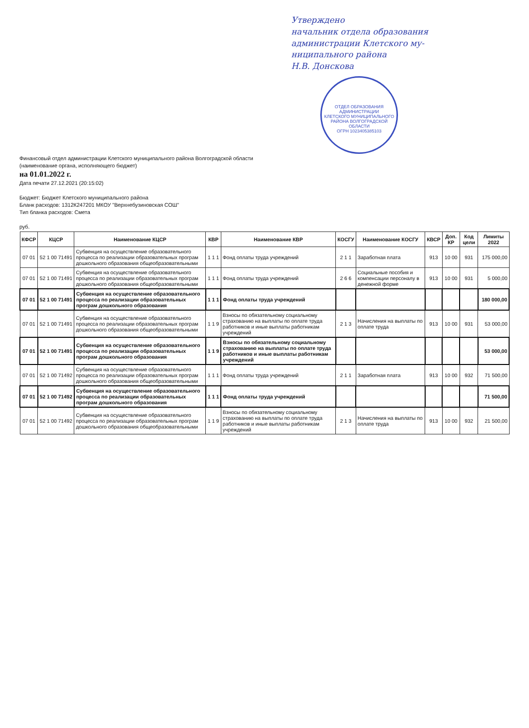Утверждено
начальник отдела образования
администрации Клетского му-
ниципального района
Н.В. Донскова
ОТДЕЛ ОБРАЗОВАНИЯ
АДМИНИСТРАЦИИ
КЛЕТСКОГО МУНИЦИПАЛЬНОГО
РАЙОНА ВОЛГОГРАДСКОЙ ОБЛАСТИ
ОГРН 1023405385103
Финансовый отдел администрации Клетского муниципального района Волгоградской области
(наименование органа, исполняющего бюджет)
на 01.01.2022 г.
Дата печати 27.12.2021 (20:15:02)
Бюджет: Бюджет Клетского муниципального района
Бланк расходов: 1312К247201 МКОУ "Верхнебузиновская СОШ"
Тип бланка расходов: Смета
руб.
| КФСР | КЦСР | Наименование КЦСР | КВР | Наименование КВР | КОСГУ | Наименование КОСГУ | КВСР | Доп. КР | Код цели | Лимиты 2022 |
| --- | --- | --- | --- | --- | --- | --- | --- | --- | --- | --- |
| 07 01 | 52 1 00 71491 | Субвенция на осуществление образовательного процесса по реализации образовательных програм дошкольного образования общеобразовательными | 1 1 1 | Фонд оплаты труда учреждений | 2 1 1 | Заработная плата | 913 | 10 00 | 931 | 175 000,00 |
| 07 01 | 52 1 00 71491 | Субвенция на осуществление образовательного процесса по реализации образовательных програм дошкольного образования общеобразовательными | 1 1 1 | Фонд оплаты труда учреждений | 2 6 6 | Социальные пособия и компенсации персоналу в денежной форме | 913 | 10 00 | 931 | 5 000,00 |
| 07 01 | 52 1 00 71491 | Субвенция на осуществление образовательного процесса по реализации образовательных програм дошкольного образования | 1 1 1 | Фонд оплаты труда учреждений | | | | | | 180 000,00 |
| 07 01 | 52 1 00 71491 | Субвенция на осуществление образовательного процесса по реализации образовательных програм дошкольного образования общеобразовательными | 1 1 9 | Взносы по обязательному социальному страхованию на выплаты по оплате труда работников и иные выплаты работникам учреждений | 2 1 3 | Начисления на выплаты по оплате труда | 913 | 10 00 | 931 | 53 000,00 |
| 07 01 | 52 1 00 71491 | Субвенция на осуществление образовательного процесса по реализации образовательных програм дошкольного образования | 1 1 9 | Взносы по обязательному социальному страхованию на выплаты по оплате труда работников и иные выплаты работникам учреждений | | | | | | 53 000,00 |
| 07 01 | 52 1 00 71492 | Субвенция на осуществление образовательного процесса по реализации образовательных програм дошкольного образования общеобразовательными | 1 1 1 | Фонд оплаты труда учреждений | 2 1 1 | Заработная плата | 913 | 10 00 | 932 | 71 500,00 |
| 07 01 | 52 1 00 71492 | Субвенция на осуществление образовательного процесса по реализации образовательных програм дошкольного образования | 1 1 1 | Фонд оплаты труда учреждений | | | | | | 71 500,00 |
| 07 01 | 52 1 00 71492 | Субвенция на осуществление образовательного процесса по реализации образовательных програм дошкольного образования общеобразовательными | 1 1 9 | Взносы по обязательному социальному страхованию на выплаты по оплате труда работников и иные выплаты работникам учреждений | 2 1 3 | Начисления на выплаты по оплате труда | 913 | 10 00 | 932 | 21 500,00 |